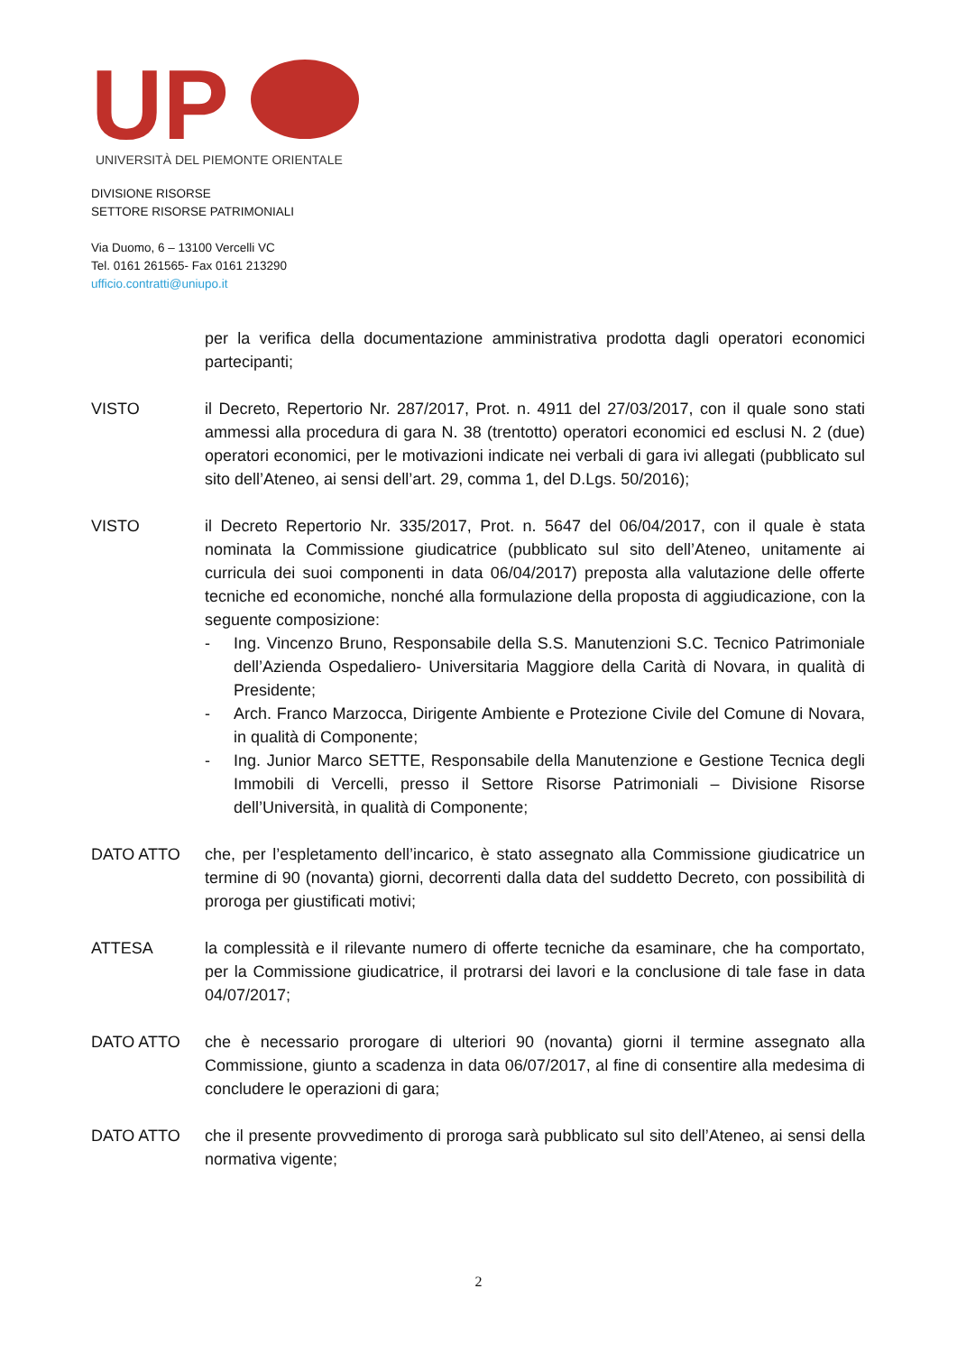UP
UNIVERSITÀ DEL PIEMONTE ORIENTALE
DIVISIONE RISORSE
SETTORE RISORSE PATRIMONIALI
Via Duomo, 6 – 13100 Vercelli VC
Tel. 0161 261565- Fax 0161 213290
ufficio.contratti@uniupo.it
per la verifica della documentazione amministrativa prodotta dagli operatori economici partecipanti;
VISTO il Decreto, Repertorio Nr. 287/2017, Prot. n. 4911 del 27/03/2017, con il quale sono stati ammessi alla procedura di gara N. 38 (trentotto) operatori economici ed esclusi N. 2 (due) operatori economici, per le motivazioni indicate nei verbali di gara ivi allegati (pubblicato sul sito dell’Ateneo, ai sensi dell’art. 29, comma 1, del D.Lgs. 50/2016);
VISTO il Decreto Repertorio Nr. 335/2017, Prot. n. 5647 del 06/04/2017, con il quale è stata nominata la Commissione giudicatrice (pubblicato sul sito dell’Ateneo, unitamente ai curricula dei suoi componenti in data 06/04/2017) preposta alla valutazione delle offerte tecniche ed economiche, nonché alla formulazione della proposta di aggiudicazione, con la seguente composizione:
- Ing. Vincenzo Bruno, Responsabile della S.S. Manutenzioni S.C. Tecnico Patrimoniale dell’Azienda Ospedaliero- Universitaria Maggiore della Carità di Novara, in qualità di Presidente;
- Arch. Franco Marzocca, Dirigente Ambiente e Protezione Civile del Comune di Novara, in qualità di Componente;
- Ing. Junior Marco SETTE, Responsabile della Manutenzione e Gestione Tecnica degli Immobili di Vercelli, presso il Settore Risorse Patrimoniali – Divisione Risorse dell’Università, in qualità di Componente;
DATO ATTO che, per l’espletamento dell’incarico, è stato assegnato alla Commissione giudicatrice un termine di 90 (novanta) giorni, decorrenti dalla data del suddetto Decreto, con possibilità di proroga per giustificati motivi;
ATTESA la complessità e il rilevante numero di offerte tecniche da esaminare, che ha comportato, per la Commissione giudicatrice, il protrarsi dei lavori e la conclusione di tale fase in data 04/07/2017;
DATO ATTO che è necessario prorogare di ulteriori 90 (novanta) giorni il termine assegnato alla Commissione, giunto a scadenza in data 06/07/2017, al fine di consentire alla medesima di concludere le operazioni di gara;
DATO ATTO che il presente provvedimento di proroga sarà pubblicato sul sito dell’Ateneo, ai sensi della normativa vigente;
2